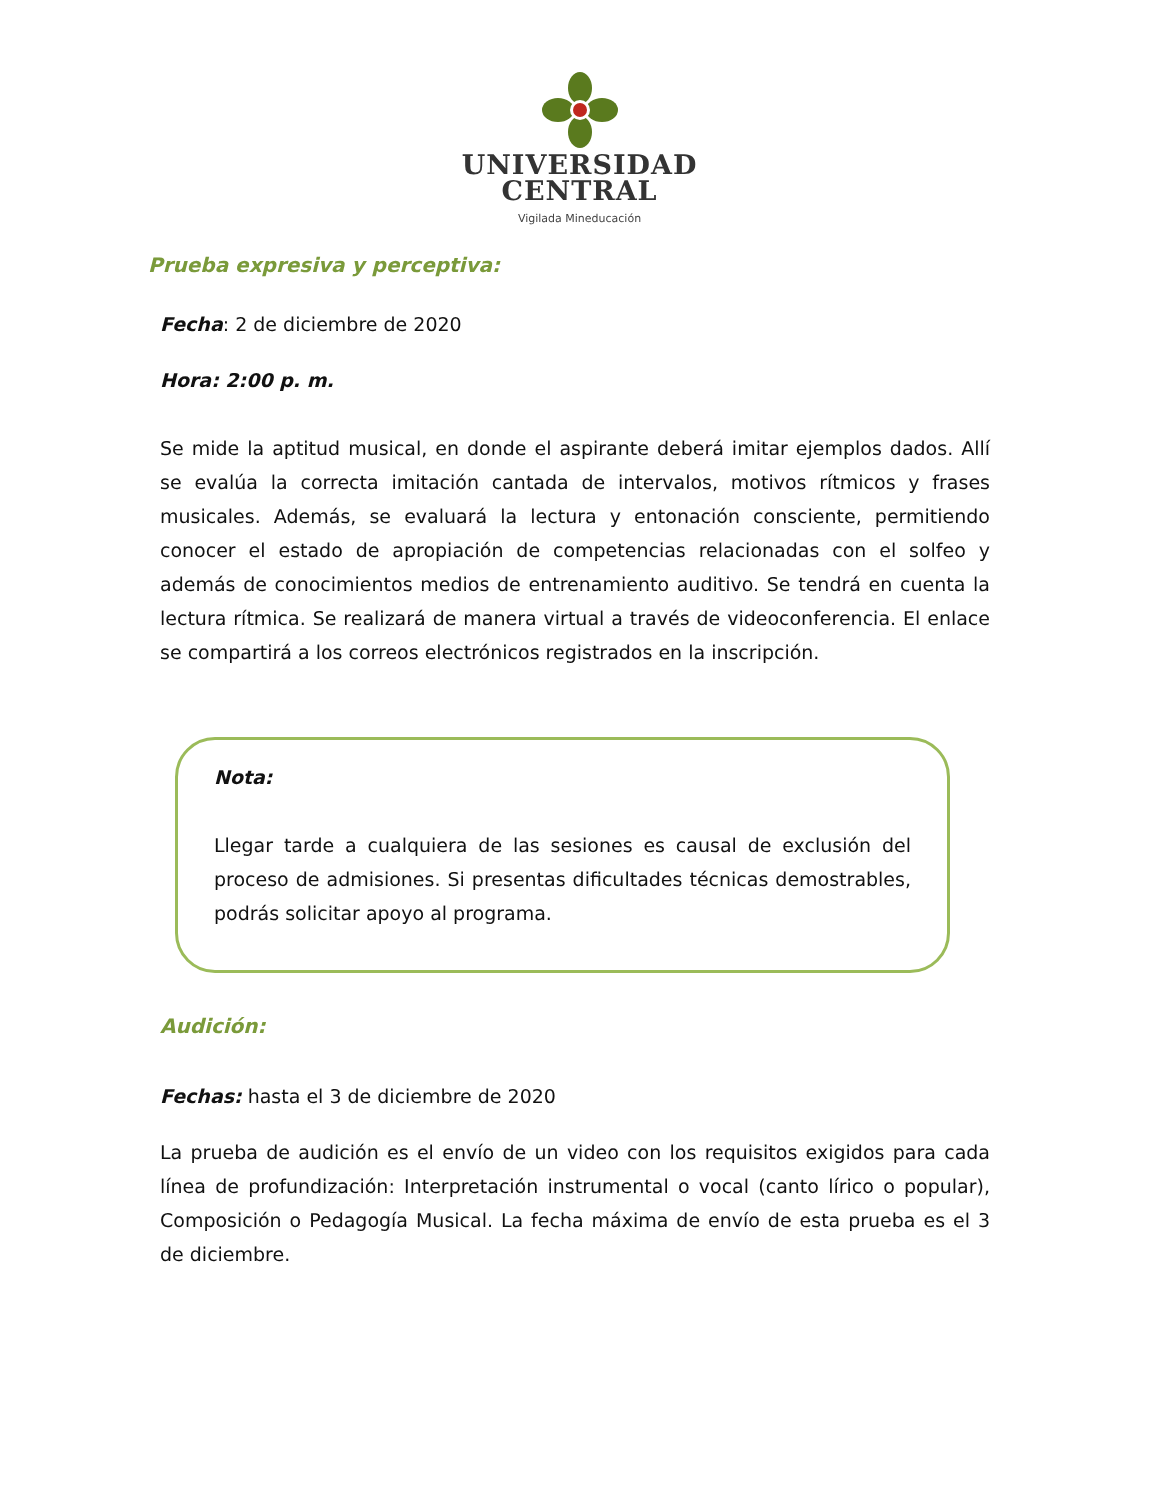UNIVERSIDAD
CENTRAL
Vigilada Mineducación
Prueba expresiva y perceptiva:
Fecha: 2 de diciembre de 2020
Hora: 2:00 p. m.
Se mide la aptitud musical, en donde el aspirante deberá imitar ejemplos dados. Allí se evalúa la correcta imitación cantada de intervalos, motivos rítmicos y frases musicales. Además, se evaluará la lectura y entonación consciente, permitiendo conocer el estado de apropiación de competencias relacionadas con el solfeo y además de conocimientos medios de entrenamiento auditivo. Se tendrá en cuenta la lectura rítmica. Se realizará de manera virtual a través de videoconferencia. El enlace se compartirá a los correos electrónicos registrados en la inscripción.
Nota:
Llegar tarde a cualquiera de las sesiones es causal de exclusión del proceso de admisiones. Si presentas dificultades técnicas demostrables, podrás solicitar apoyo al programa.
Audición:
Fechas: hasta el 3 de diciembre de 2020
La prueba de audición es el envío de un video con los requisitos exigidos para cada línea de profundización: Interpretación instrumental o vocal (canto lírico o popular), Composición o Pedagogía Musical. La fecha máxima de envío de esta prueba es el 3 de diciembre.